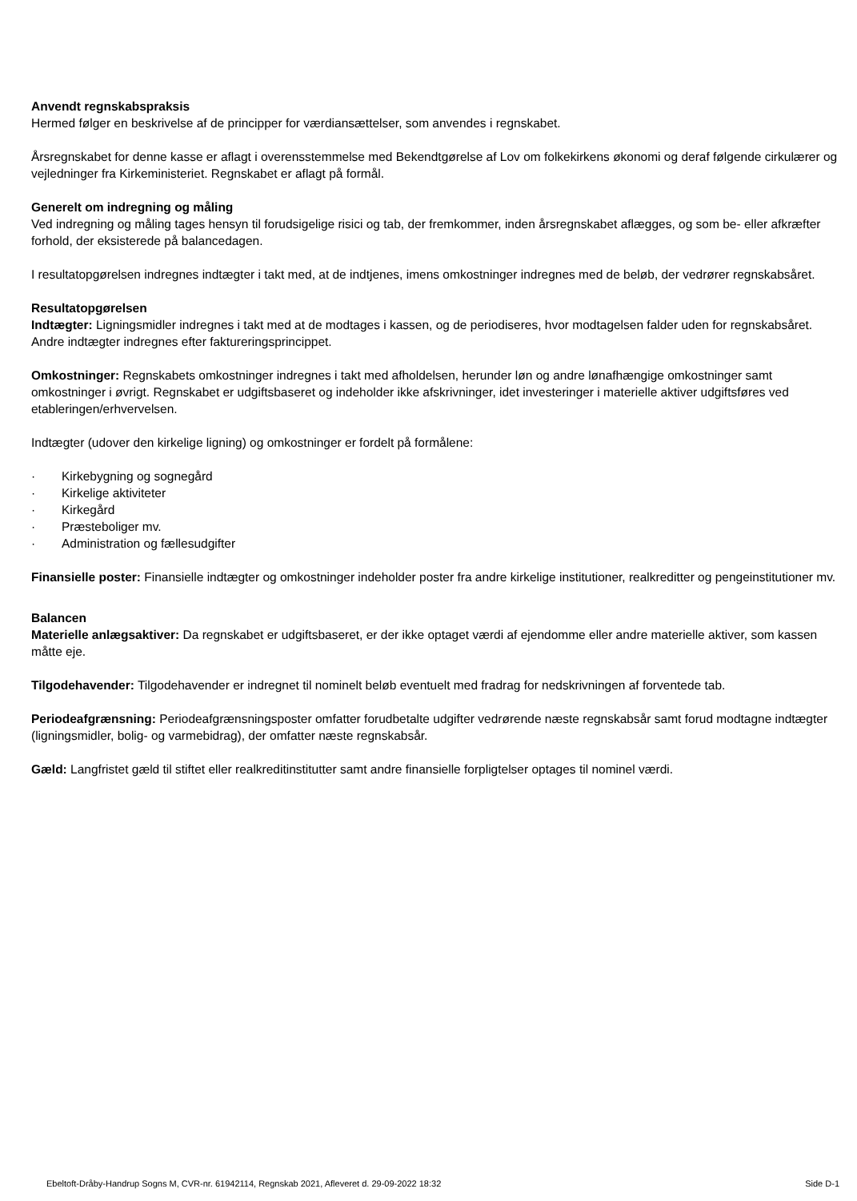Anvendt regnskabspraksis
Hermed følger en beskrivelse af de principper for værdiansættelser, som anvendes i regnskabet.
Årsregnskabet for denne kasse er aflagt i overensstemmelse med Bekendtgørelse af Lov om folkekirkens økonomi og deraf følgende cirkulærer og vejledninger fra Kirkeministeriet. Regnskabet er aflagt på formål.
Generelt om indregning og måling
Ved indregning og måling tages hensyn til forudsigelige risici og tab, der fremkommer, inden årsregnskabet aflægges, og som be- eller afkræfter forhold, der eksisterede på balancedagen.
I resultatopgørelsen indregnes indtægter i takt med, at de indtjenes, imens omkostninger indregnes med de beløb, der vedrører regnskabsåret.
Resultatopgørelsen
Indtægter: Ligningsmidler indregnes i takt med at de modtages i kassen, og de periodiseres, hvor modtagelsen falder uden for regnskabsåret. Andre indtægter indregnes efter faktureringsprincippet.
Omkostninger: Regnskabets omkostninger indregnes i takt med afholdelsen, herunder løn og andre lønafhængige omkostninger samt omkostninger i øvrigt. Regnskabet er udgiftsbaseret og indeholder ikke afskrivninger, idet investeringer i materielle aktiver udgiftsføres ved etableringen/erhvervelsen.
Indtægter (udover den kirkelige ligning) og omkostninger er fordelt på formålene:
· Kirkebygning og sognegård
· Kirkelige aktiviteter
· Kirkegård
· Præsteboliger mv.
· Administration og fællesudgifter
Finansielle poster: Finansielle indtægter og omkostninger indeholder poster fra andre kirkelige institutioner, realkreditter og pengeinstitutioner mv.
Balancen
Materielle anlægsaktiver: Da regnskabet er udgiftsbaseret, er der ikke optaget værdi af ejendomme eller andre materielle aktiver, som kassen måtte eje.
Tilgodehavender: Tilgodehavender er indregnet til nominelt beløb eventuelt med fradrag for nedskrivningen af forventede tab.
Periodeafgrænsning: Periodeafgrænsningsposter omfatter forudbetalte udgifter vedrørende næste regnskabsår samt forud modtagne indtægter (ligningsmidler, bolig- og varmebidrag), der omfatter næste regnskabsår.
Gæld: Langfristet gæld til stiftet eller realkreditinstitutter samt andre finansielle forpligtelser optages til nominel værdi.
Ebeltoft-Dråby-Handrup Sogns M, CVR-nr. 61942114, Regnskab 2021, Afleveret d. 29-09-2022 18:32 Side D-1